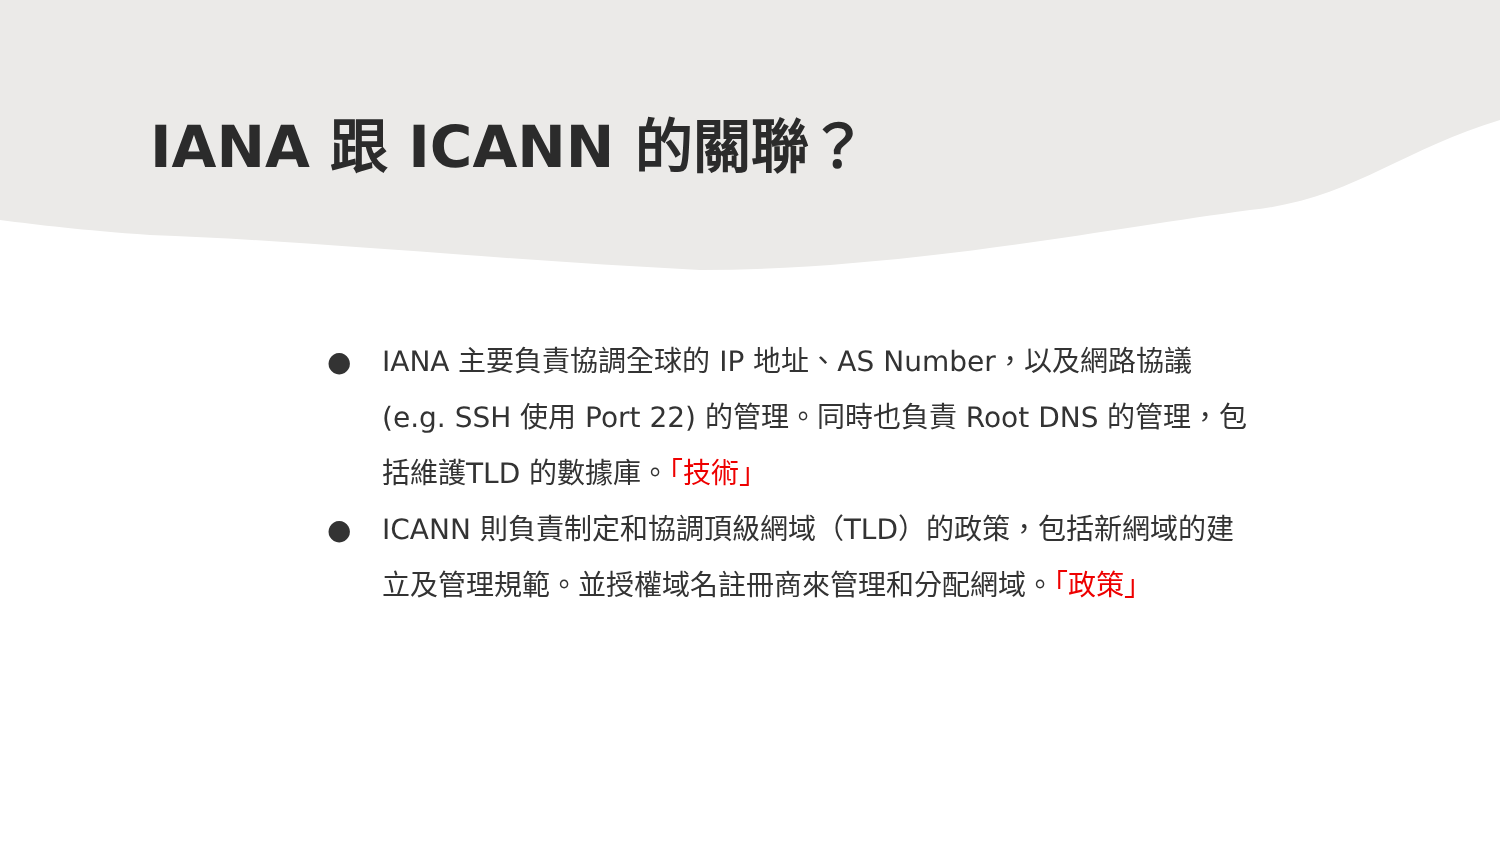IANA 跟 ICANN 的關聯？
● IANA 主要負責協調全球的 IP 地址、AS Number，以及網路協議 (e.g. SSH 使用 Port 22) 的管理。同時也負責 Root DNS 的管理，包括維護TLD 的數據庫。「技術」
● ICANN 則負責制定和協調頂級網域（TLD）的政策，包括新網域的建立及管理規範。並授權域名註冊商來管理和分配網域。「政策」